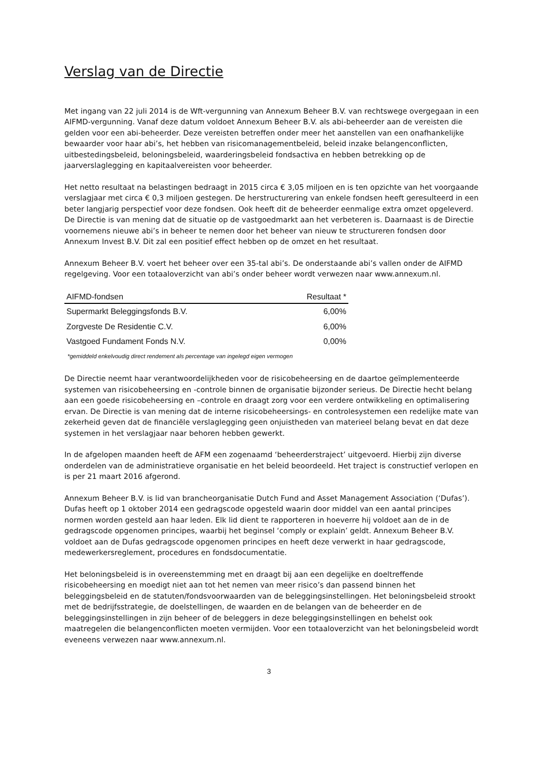Verslag van de Directie
Met ingang van 22 juli 2014 is de Wft-vergunning van Annexum Beheer B.V. van rechtswege overgegaan in een AIFMD-vergunning. Vanaf deze datum voldoet Annexum Beheer B.V. als abi-beheerder aan de vereisten die gelden voor een abi-beheerder. Deze vereisten betreffen onder meer het aanstellen van een onafhankelijke bewaarder voor haar abi’s, het hebben van risicomanagementbeleid, beleid inzake belangenconflicten, uitbestedingsbeleid, beloningsbeleid, waarderingsbeleid fondsactiva en hebben betrekking op de jaarverslaglegging en kapitaalvereisten voor beheerder.
Het netto resultaat na belastingen bedraagt in 2015 circa € 3,05 miljoen en is ten opzichte van het voorgaande verslagjaar met circa € 0,3 miljoen gestegen. De herstructurering van enkele fondsen heeft geresulteerd in een beter langjarig perspectief voor deze fondsen. Ook heeft dit de beheerder eenmalige extra omzet opgeleverd. De Directie is van mening dat de situatie op de vastgoedmarkt aan het verbeteren is. Daarnaast is de Directie voornemens nieuwe abi’s in beheer te nemen door het beheer van nieuw te structureren fondsen door Annexum Invest B.V. Dit zal een positief effect hebben op de omzet en het resultaat.
Annexum Beheer B.V. voert het beheer over een 35-tal abi’s. De onderstaande abi’s vallen onder de AIFMD regelgeving. Voor een totaaloverzicht van abi’s onder beheer wordt verwezen naar www.annexum.nl.
| AIFMD-fondsen | Resultaat * |
| --- | --- |
| Supermarkt Beleggingsfonds B.V. | 6,00% |
| Zorgveste De Residentie C.V. | 6,00% |
| Vastgoed Fundament Fonds N.V. | 0,00% |
*gemiddeld enkelvoudig direct rendement als percentage van ingelegd eigen vermogen
De Directie neemt haar verantwoordelijkheden voor de risicobeheersing en de daartoe geïmplementeerde systemen van risicobeheersing en -controle binnen de organisatie bijzonder serieus. De Directie hecht belang aan een goede risicobeheersing en –controle en draagt zorg voor een verdere ontwikkeling en optimalisering ervan. De Directie is van mening dat de interne risicobeheersings- en controlesystemen een redelijke mate van zekerheid geven dat de financiële verslaglegging geen onjuistheden van materieel belang bevat en dat deze systemen in het verslagjaar naar behoren hebben gewerkt.
In de afgelopen maanden heeft de AFM een zogenaamd ‘beheerderstraject’ uitgevoerd. Hierbij zijn diverse onderdelen van de administratieve organisatie en het beleid beoordeeld. Het traject is constructief verlopen en is per 21 maart 2016 afgerond.
Annexum Beheer B.V. is lid van brancheorganisatie Dutch Fund and Asset Management Association (‘Dufas’). Dufas heeft op 1 oktober 2014 een gedragscode opgesteld waarin door middel van een aantal principes normen worden gesteld aan haar leden. Elk lid dient te rapporteren in hoeverre hij voldoet aan de in de gedragscode opgenomen principes, waarbij het beginsel ‘comply or explain’ geldt. Annexum Beheer B.V. voldoet aan de Dufas gedragscode opgenomen principes en heeft deze verwerkt in haar gedragscode, medewerkersreglement, procedures en fondsdocumentatie.
Het beloningsbeleid is in overeenstemming met en draagt bij aan een degelijke en doeltreffende risicobeheersing en moedigt niet aan tot het nemen van meer risico’s dan passend binnen het beleggingsbeleid en de statuten/fondsvoorwaarden van de beleggingsinstellingen. Het beloningsbeleid strookt met de bedrijfsstrategie, de doelstellingen, de waarden en de belangen van de beheerder en de beleggingsinstellingen in zijn beheer of de beleggers in deze beleggingsinstellingen en behelst ook maatregelen die belangenconflicten moeten vermijden. Voor een totaaloverzicht van het beloningsbeleid wordt eveneens verwezen naar www.annexum.nl.
3